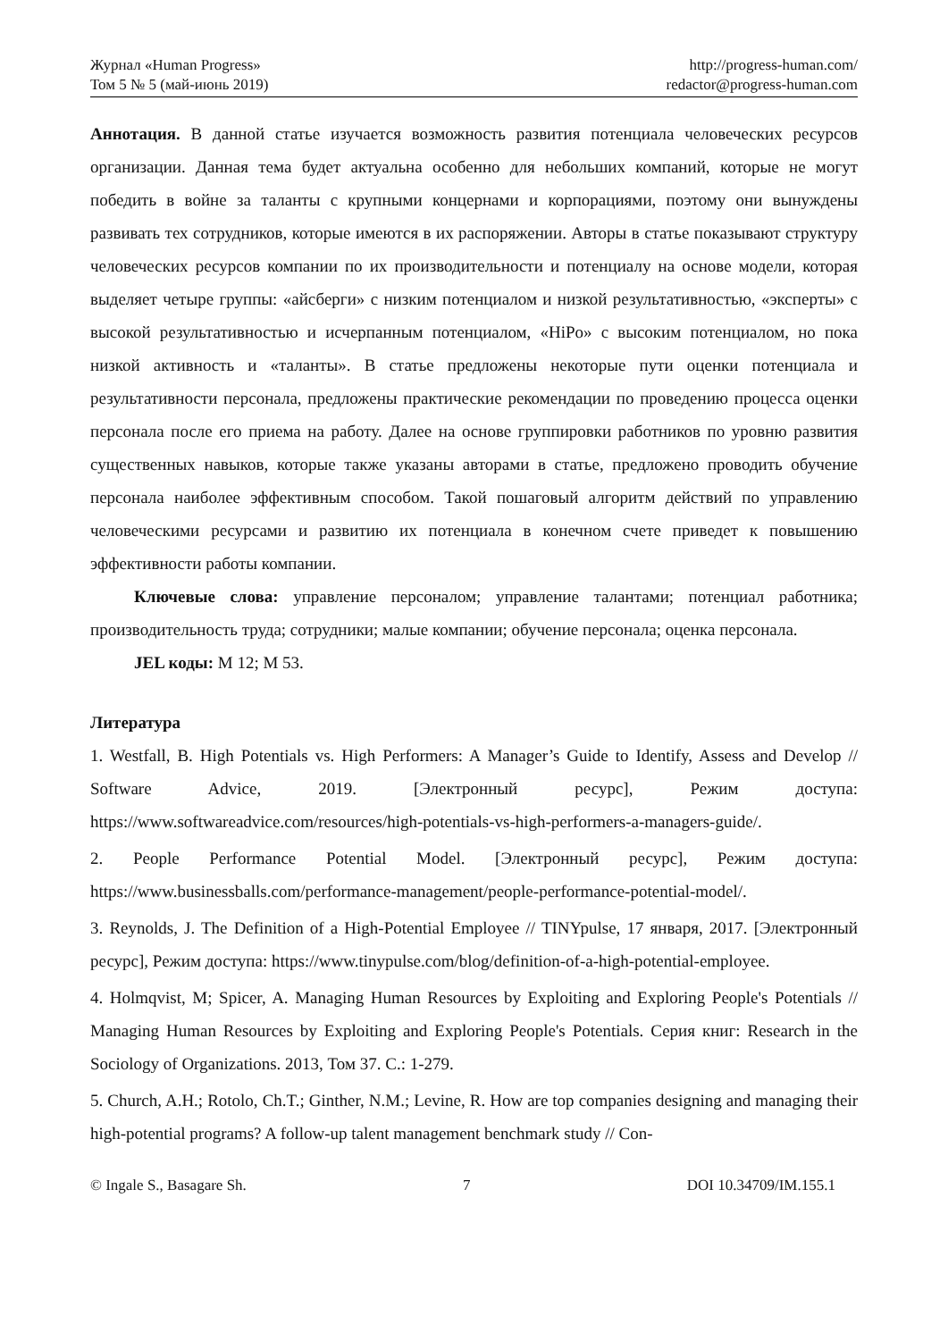Журнал «Human Progress»
Том 5 № 5 (май-июнь 2019)
http://progress-human.com/
redactor@progress-human.com
Аннотация. В данной статье изучается возможность развития потенциала человеческих ресурсов организации. Данная тема будет актуальна особенно для небольших компаний, которые не могут победить в войне за таланты с крупными концернами и корпорациями, поэтому они вынуждены развивать тех сотрудников, которые имеются в их распоряжении. Авторы в статье показывают структуру человеческих ресурсов компании по их производительности и потенциалу на основе модели, которая выделяет четыре группы: «айсберги» с низким потенциалом и низкой результативностью, «эксперты» с высокой результативностью и исчерпанным потенциалом, «HiPo» с высоким потенциалом, но пока низкой активность и «таланты». В статье предложены некоторые пути оценки потенциала и результативности персонала, предложены практические рекомендации по проведению процесса оценки персонала после его приема на работу. Далее на основе группировки работников по уровню развития существенных навыков, которые также указаны авторами в статье, предложено проводить обучение персонала наиболее эффективным способом. Такой пошаговый алгоритм действий по управлению человеческими ресурсами и развитию их потенциала в конечном счете приведет к повышению эффективности работы компании.
Ключевые слова: управление персоналом; управление талантами; потенциал работника; производительность труда; сотрудники; малые компании; обучение персонала; оценка персонала.
JEL коды: M 12; M 53.
Литература
1. Westfall, B. High Potentials vs. High Performers: A Manager’s Guide to Identify, Assess and Develop // Software Advice, 2019. [Электронный ресурс], Режим доступа: https://www.softwareadvice.com/resources/high-potentials-vs-high-performers-a-managers-guide/.
2. People Performance Potential Model. [Электронный ресурс], Режим доступа: https://www.businessballs.com/performance-management/people-performance-potential-model/.
3. Reynolds, J. The Definition of a High-Potential Employee // TINYpulse, 17 января, 2017. [Электронный ресурс], Режим доступа: https://www.tinypulse.com/blog/definition-of-a-high-potential-employee.
4. Holmqvist, M; Spicer, A. Managing Human Resources by Exploiting and Exploring People's Potentials // Managing Human Resources by Exploiting and Exploring People's Potentials. Серия книг: Research in the Sociology of Organizations. 2013, Том 37. С.: 1-279.
5. Church, A.H.; Rotolo, Ch.T.; Ginther, N.M.; Levine, R. How are top companies designing and managing their high-potential programs? A follow-up talent management benchmark study // Con-
© Ingale S., Basagare Sh. 7 DOI 10.34709/IM.155.1